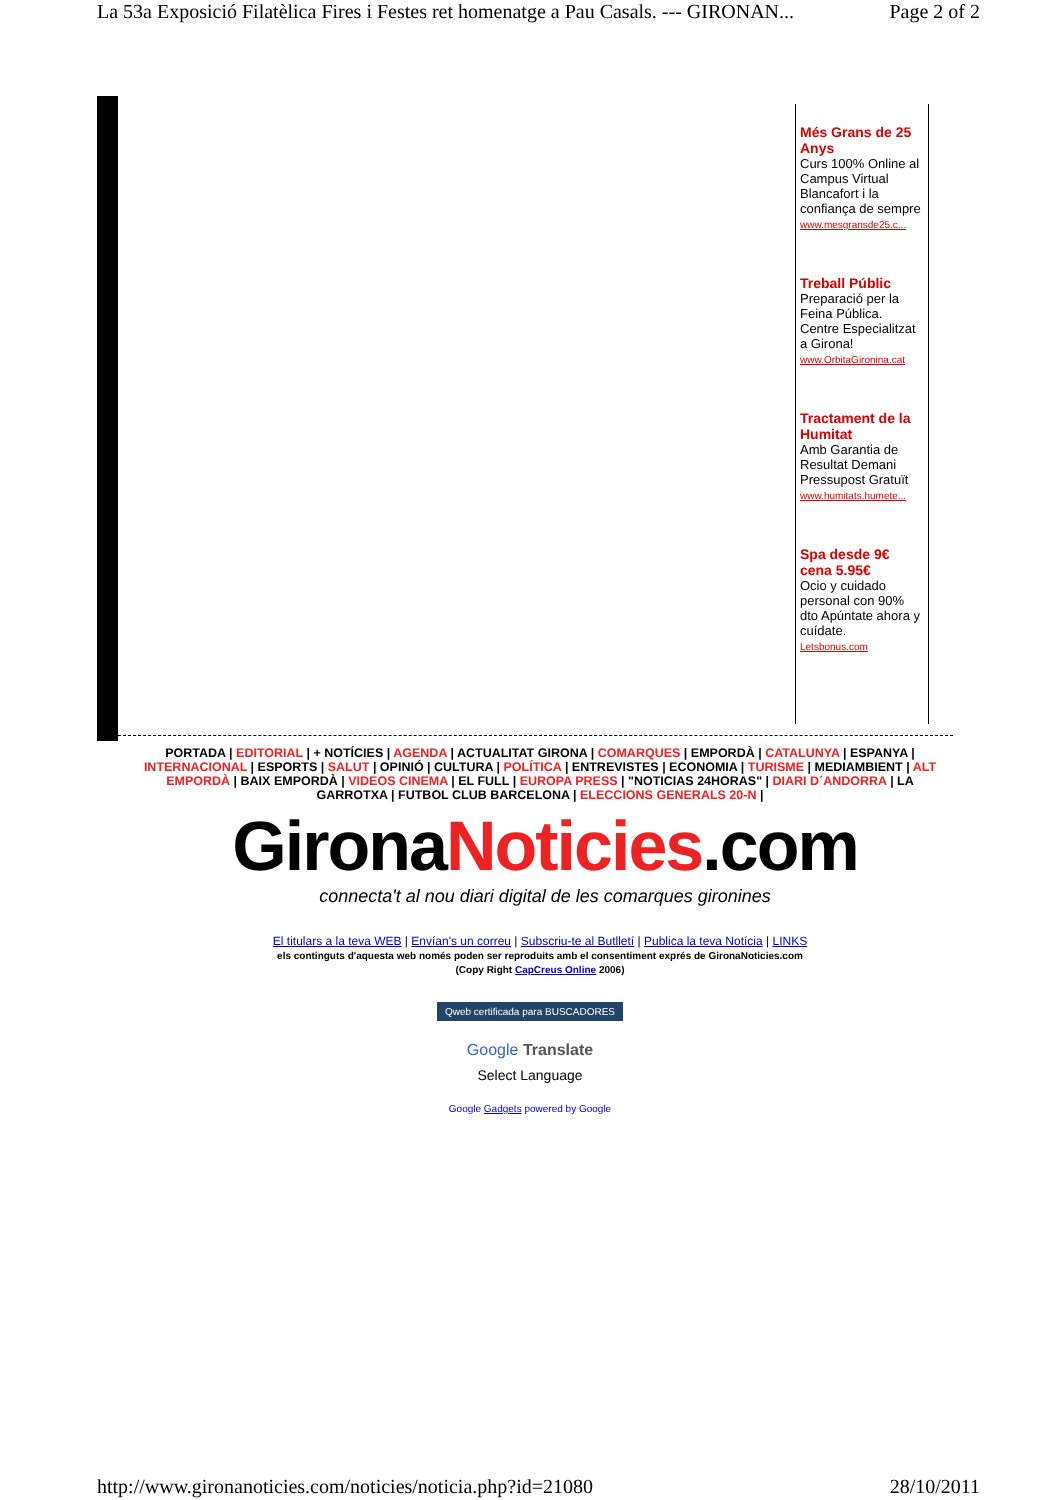La 53a Exposició Filatèlica Fires i Festes ret homenatge a Pau Casals. --- GIRONAN... Page 2 of 2
Més Grans de 25 Anys
Curs 100% Online al Campus Virtual Blancafort i la confiança de sempre
www.mesgransde25.c...
Treball Públic
Preparació per la Feina Pública. Centre Especialitzat a Girona!
www.OrbitaGironina.cat
Tractament de la Humitat
Amb Garantia de Resultat Demani Pressupost Gratuït
www.humitats.humete...
Spa desde 9€ cena 5.95€
Ocio y cuidado personal con 90% dto Apúntate ahora y cuídate.
Letsbonus.com
PORTADA | EDITORIAL | + NOTÍCIES | AGENDA | ACTUALITAT GIRONA | COMARQUES | EMPORDÀ | CATALUNYA | ESPANYA | INTERNACIONAL | ESPORTS | SALUT | OPINIÓ | CULTURA | POLÍTICA | ENTREVISTES | ECONOMIA | TURISME | MEDIAMBIENT | ALT EMPORDÀ | BAIX EMPORDÀ | VIDEOS CINEMA | EL FULL | EUROPA PRESS | "NOTICIAS 24HORAS" | DIARI D´ANDORRA | LA GARROTXA | FUTBOL CLUB BARCELONA | ELECCIONS GENERALS 20-N |
GironaNoticies.com
connecta't al nou diari digital de les comarques gironines
El titulars a la teva WEB | Envían's un correu | Subscriu-te al Butlletí | Publica la teva Notícia | LINKS
els continguts d'aquesta web només poden ser reproduits amb el consentiment exprés de GironaNoticies.com
(Copy Right CapCreus Online 2006)
Qweb certificada para BUSCADORES
Google Translate
Select Language
Google Gadgets powered by Google
http://www.gironanoticies.com/noticies/noticia.php?id=21080 28/10/2011